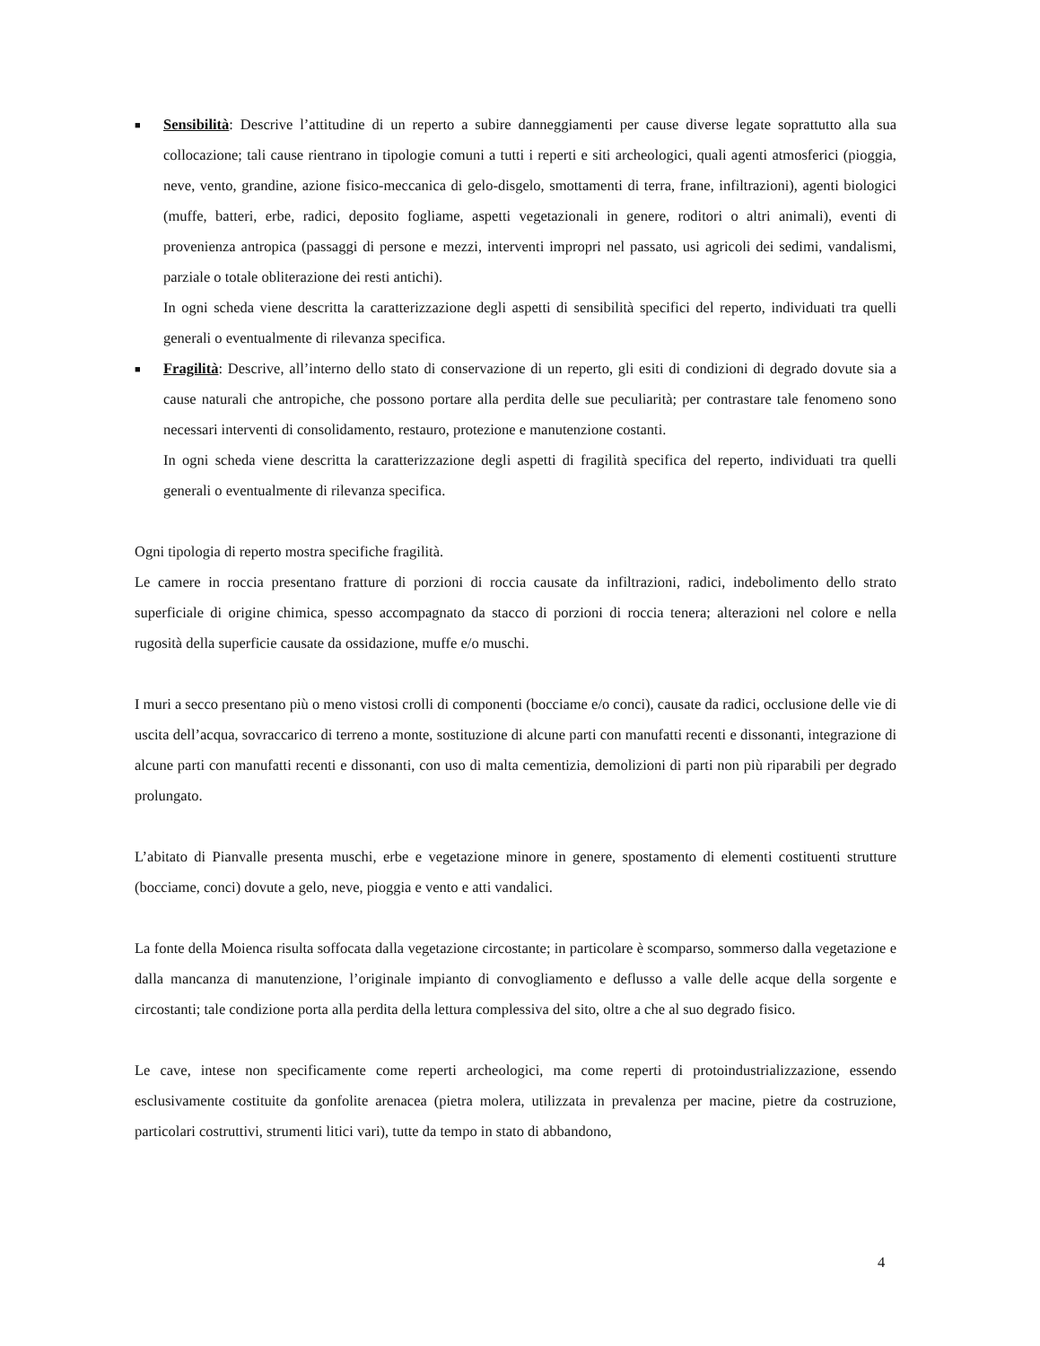■
Sensibilità: Descrive l’attitudine di un reperto a subire danneggiamenti per cause diverse legate soprattutto alla sua collocazione; tali cause rientrano in tipologie comuni a tutti i reperti e siti archeologici, quali agenti atmosferici (pioggia, neve, vento, grandine, azione fisico-meccanica di gelo-disgelo, smottamenti di terra, frane, infiltrazioni), agenti biologici (muffe, batteri, erbe, radici, deposito fogliame, aspetti vegetazionali in genere, roditori o altri animali), eventi di provenienza antropica (passaggi di persone e mezzi, interventi impropri nel passato, usi agricoli dei sedimi, vandalismi, parziale o totale obliterazione dei resti antichi).
In ogni scheda viene descritta la caratterizzazione degli aspetti di sensibilità specifici del reperto, individuati tra quelli generali o eventualmente di rilevanza specifica.
■
Fragilità: Descrive, all’interno dello stato di conservazione di un reperto, gli esiti di condizioni di degrado dovute sia a cause naturali che antropiche, che possono portare alla perdita delle sue peculiarità; per contrastare tale fenomeno sono necessari interventi di consolidamento, restauro, protezione e manutenzione costanti.
In ogni scheda viene descritta la caratterizzazione degli aspetti di fragilità specifica del reperto, individuati tra quelli generali o eventualmente di rilevanza specifica.
Ogni tipologia di reperto mostra specifiche fragilità.
Le camere in roccia presentano fratture di porzioni di roccia causate da infiltrazioni, radici, indebolimento dello strato superficiale di origine chimica, spesso accompagnato da stacco di porzioni di roccia tenera; alterazioni nel colore e nella rugosità della superficie causate da ossidazione, muffe e/o muschi.
I muri a secco presentano più o meno vistosi crolli di componenti (bocciame e/o conci), causate da radici, occlusione delle vie di uscita dell’acqua, sovraccarico di terreno a monte, sostituzione di alcune parti con manufatti recenti e dissonanti, integrazione di alcune parti con manufatti recenti e dissonanti, con uso di malta cementizia, demolizioni di parti non più riparabili per degrado prolungato.
L’abitato di Pianvalle presenta muschi, erbe e vegetazione minore in genere, spostamento di elementi costituenti strutture (bocciame, conci) dovute a gelo, neve, pioggia e vento e atti vandalici.
La fonte della Moienca risulta soffocata dalla vegetazione circostante; in particolare è scomparso, sommerso dalla vegetazione e dalla mancanza di manutenzione, l’originale impianto di convogliamento e deflusso a valle delle acque della sorgente e circostanti; tale condizione porta alla perdita della lettura complessiva del sito, oltre a che al suo degrado fisico.
Le cave, intese non specificamente come reperti archeologici, ma come reperti di protoindustrializzazione, essendo esclusivamente costituite da gonfolite arenacea (pietra molera, utilizzata in prevalenza per macine, pietre da costruzione, particolari costruttivi, strumenti litici vari), tutte da tempo in stato di abbandono,
4